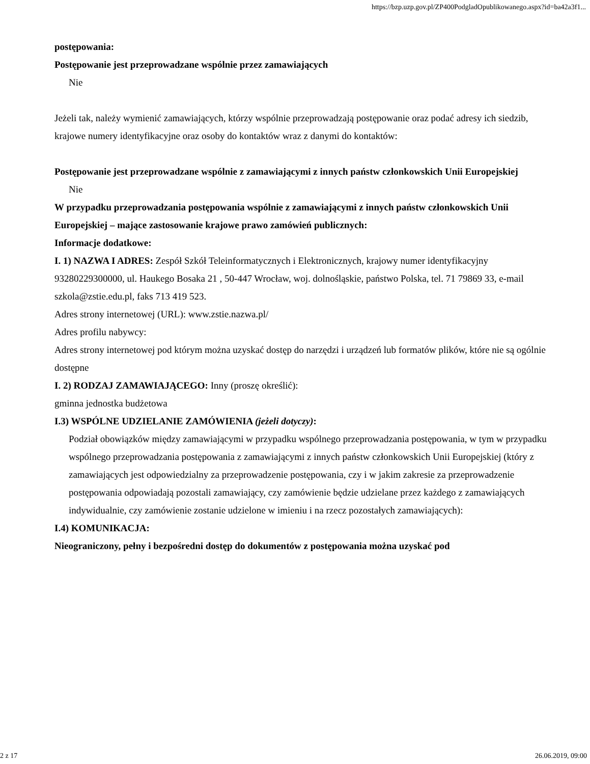https://bzp.uzp.gov.pl/ZP400PodgladOpublikowanego.aspx?id=ba42a3f1...
postępowania:
Postępowanie jest przeprowadzane wspólnie przez zamawiających
Nie
Jeżeli tak, należy wymienić zamawiających, którzy wspólnie przeprowadzają postępowanie oraz podać adresy ich siedzib, krajowe numery identyfikacyjne oraz osoby do kontaktów wraz z danymi do kontaktów:
Postępowanie jest przeprowadzane wspólnie z zamawiającymi z innych państw członkowskich Unii Europejskiej
Nie
W przypadku przeprowadzania postępowania wspólnie z zamawiającymi z innych państw członkowskich Unii Europejskiej – mające zastosowanie krajowe prawo zamówień publicznych:
Informacje dodatkowe:
I. 1) NAZWA I ADRES: Zespół Szkół Teleinformatycznych i Elektronicznych, krajowy numer identyfikacyjny 93280229300000, ul. Haukego Bosaka 21 , 50-447 Wrocław, woj. dolnośląskie, państwo Polska, tel. 71 79869 33, e-mail szkola@zstie.edu.pl, faks 713 419 523.
Adres strony internetowej (URL): www.zstie.nazwa.pl/
Adres profilu nabywcy:
Adres strony internetowej pod którym można uzyskać dostęp do narzędzi i urządzeń lub formatów plików, które nie są ogólnie dostępne
I. 2) RODZAJ ZAMAWIAJĄCEGO: Inny (proszę określić):
gminna jednostka budżetowa
I.3) WSPÓLNE UDZIELANIE ZAMÓWIENIA (jeżeli dotyczy):
Podział obowiązków między zamawiającymi w przypadku wspólnego przeprowadzania postępowania, w tym w przypadku wspólnego przeprowadzania postępowania z zamawiającymi z innych państw członkowskich Unii Europejskiej (który z zamawiających jest odpowiedzialny za przeprowadzenie postępowania, czy i w jakim zakresie za przeprowadzenie postępowania odpowiadają pozostali zamawiający, czy zamówienie będzie udzielane przez każdego z zamawiających indywidualnie, czy zamówienie zostanie udzielone w imieniu i na rzecz pozostałych zamawiających):
I.4) KOMUNIKACJA:
Nieograniczony, pełny i bezpośredni dostęp do dokumentów z postępowania można uzyskać pod
2 z 17 26.06.2019, 09:00